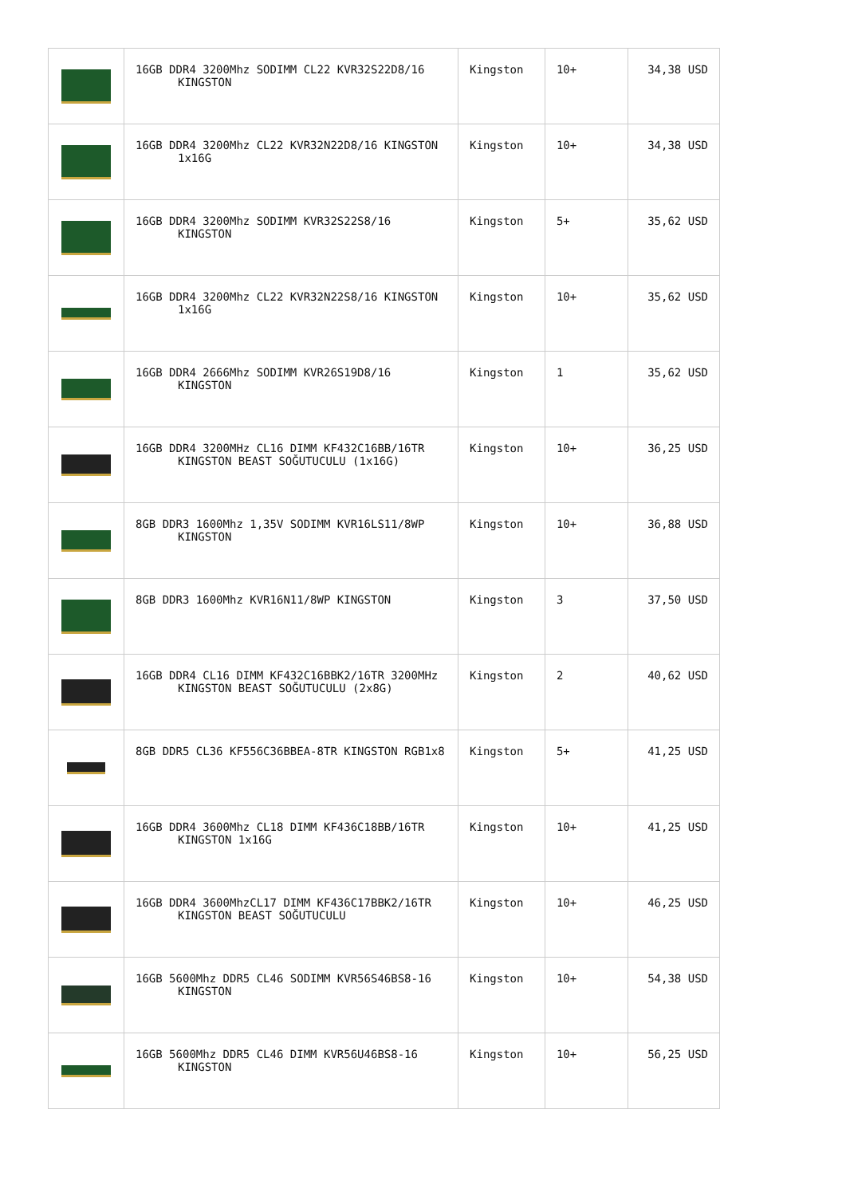| | 16GB DDR4 3200Mhz SODIMM CL22 KVR32S22D8/16 KINGSTON | Kingston | 10+ | 34,38 USD |
| | 16GB DDR4 3200Mhz CL22 KVR32N22D8/16 KINGSTON 1x16G | Kingston | 10+ | 34,38 USD |
| | 16GB DDR4 3200Mhz SODIMM KVR32S22S8/16 KINGSTON | Kingston | 5+ | 35,62 USD |
| | 16GB DDR4 3200Mhz CL22 KVR32N22S8/16 KINGSTON 1x16G | Kingston | 10+ | 35,62 USD |
| | 16GB DDR4 2666Mhz SODIMM KVR26S19D8/16 KINGSTON | Kingston | 1 | 35,62 USD |
| | 16GB DDR4 3200MHz CL16 DIMM KF432C16BB/16TR KINGSTON BEAST SOĞUTUCULU (1x16G) | Kingston | 10+ | 36,25 USD |
| | 8GB DDR3 1600Mhz 1,35V SODIMM KVR16LS11/8WP KINGSTON | Kingston | 10+ | 36,88 USD |
| | 8GB DDR3 1600Mhz KVR16N11/8WP KINGSTON | Kingston | 3 | 37,50 USD |
| | 16GB DDR4 CL16 DIMM KF432C16BBK2/16TR 3200MHz KINGSTON BEAST SOĞUTUCULU (2x8G) | Kingston | 2 | 40,62 USD |
| | 8GB DDR5 CL36 KF556C36BBEA-8TR KINGSTON RGB1x8 | Kingston | 5+ | 41,25 USD |
| | 16GB DDR4 3600Mhz CL18 DIMM KF436C18BB/16TR KINGSTON 1x16G | Kingston | 10+ | 41,25 USD |
| | 16GB DDR4 3600MhzCL17 DIMM KF436C17BBK2/16TR KINGSTON BEAST SOĞUTUCULU | Kingston | 10+ | 46,25 USD |
| | 16GB 5600Mhz DDR5 CL46 SODIMM KVR56S46BS8-16 KINGSTON | Kingston | 10+ | 54,38 USD |
| | 16GB 5600Mhz DDR5 CL46 DIMM KVR56U46BS8-16 KINGSTON | Kingston | 10+ | 56,25 USD |